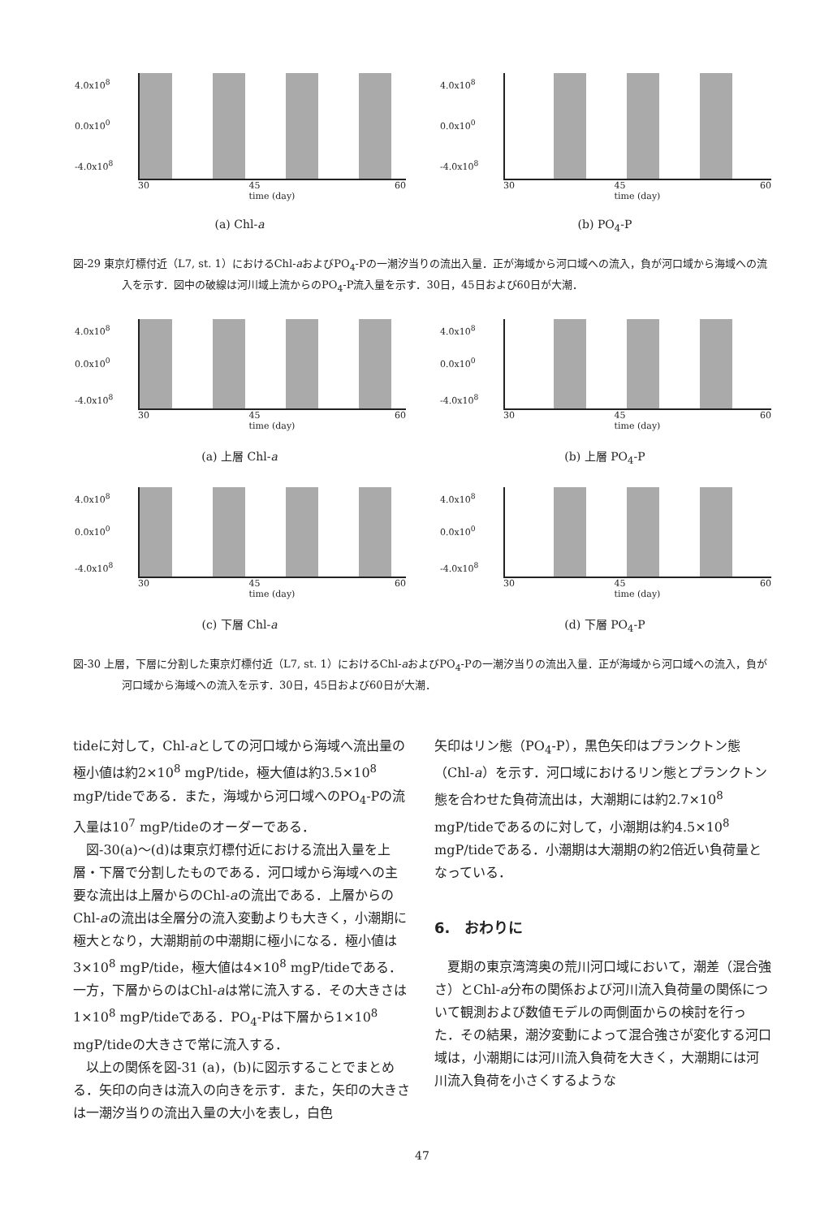4.0x10<sup>8</sup>
0.0x10<sup>0</sup>
-4.0x10<sup>8</sup>
30 45
time (day) 60
(a) Chl-a
4.0x10<sup>8</sup>
0.0x10<sup>0</sup>
-4.0x10<sup>8</sup>
30 45
time (day) 60
(b) PO<sub>4</sub>-P
図-29 東京灯標付近（L7, st. 1）におけるChl-aおよびPO<sub>4</sub>-Pの一潮汐当りの流出入量．正が海域から河口域への流入，負が河口域から海域への流入を示す．図中の破線は河川域上流からのPO<sub>4</sub>-P流入量を示す．30日，45日および60日が大潮．
4.0x10<sup>8</sup>
0.0x10<sup>0</sup>
-4.0x10<sup>8</sup>
30 45
time (day) 60
(a) 上層 Chl-a
4.0x10<sup>8</sup>
0.0x10<sup>0</sup>
-4.0x10<sup>8</sup>
30 45
time (day) 60
(b) 上層 PO<sub>4</sub>-P
4.0x10<sup>8</sup>
0.0x10<sup>0</sup>
-4.0x10<sup>8</sup>
30 45
time (day) 60
(c) 下層 Chl-a
4.0x10<sup>8</sup>
0.0x10<sup>0</sup>
-4.0x10<sup>8</sup>
30 45
time (day) 60
(d) 下層 PO<sub>4</sub>-P
図-30 上層，下層に分割した東京灯標付近（L7, st. 1）におけるChl-aおよびPO<sub>4</sub>-Pの一潮汐当りの流出入量．正が海域から河口域への流入，負が河口域から海域への流入を示す．30日，45日および60日が大潮．
tideに対して，Chl-aとしての河口域から海域へ流出量の極小値は約2×10<sup>8</sup> mgP/tide，極大値は約3.5×10<sup>8</sup> mgP/tideである．また，海域から河口域へのPO<sub>4</sub>-Pの流入量は10<sup>7</sup> mgP/tideのオーダーである．
　図-30(a)～(d)は東京灯標付近における流出入量を上層・下層で分割したものである．河口域から海域への主要な流出は上層からのChl-aの流出である．上層からのChl-aの流出は全層分の流入変動よりも大きく，小潮期に極大となり，大潮期前の中潮期に極小になる．極小値は3×10<sup>8</sup> mgP/tide，極大値は4×10<sup>8</sup> mgP/tideである．一方，下層からのはChl-aは常に流入する．その大きさは1×10<sup>8</sup> mgP/tideである．PO<sub>4</sub>-Pは下層から1×10<sup>8</sup> mgP/tideの大きさで常に流入する．
　以上の関係を図-31 (a)，(b)に図示することでまとめる．矢印の向きは流入の向きを示す．また，矢印の大きさは一潮汐当りの流出入量の大小を表し，白色
矢印はリン態（PO<sub>4</sub>-P），黒色矢印はプランクトン態（Chl-a）を示す．河口域におけるリン態とプランクトン態を合わせた負荷流出は，大潮期には約2.7×10<sup>8</sup> mgP/tideであるのに対して，小潮期は約4.5×10<sup>8</sup> mgP/tideである．小潮期は大潮期の約2倍近い負荷量となっている．
6.　おわりに
　夏期の東京湾湾奥の荒川河口域において，潮差（混合強さ）とChl-a分布の関係および河川流入負荷量の関係について観測および数値モデルの両側面からの検討を行った．その結果，潮汐変動によって混合強さが変化する河口域は，小潮期には河川流入負荷を大きく，大潮期には河川流入負荷を小さくするような
47